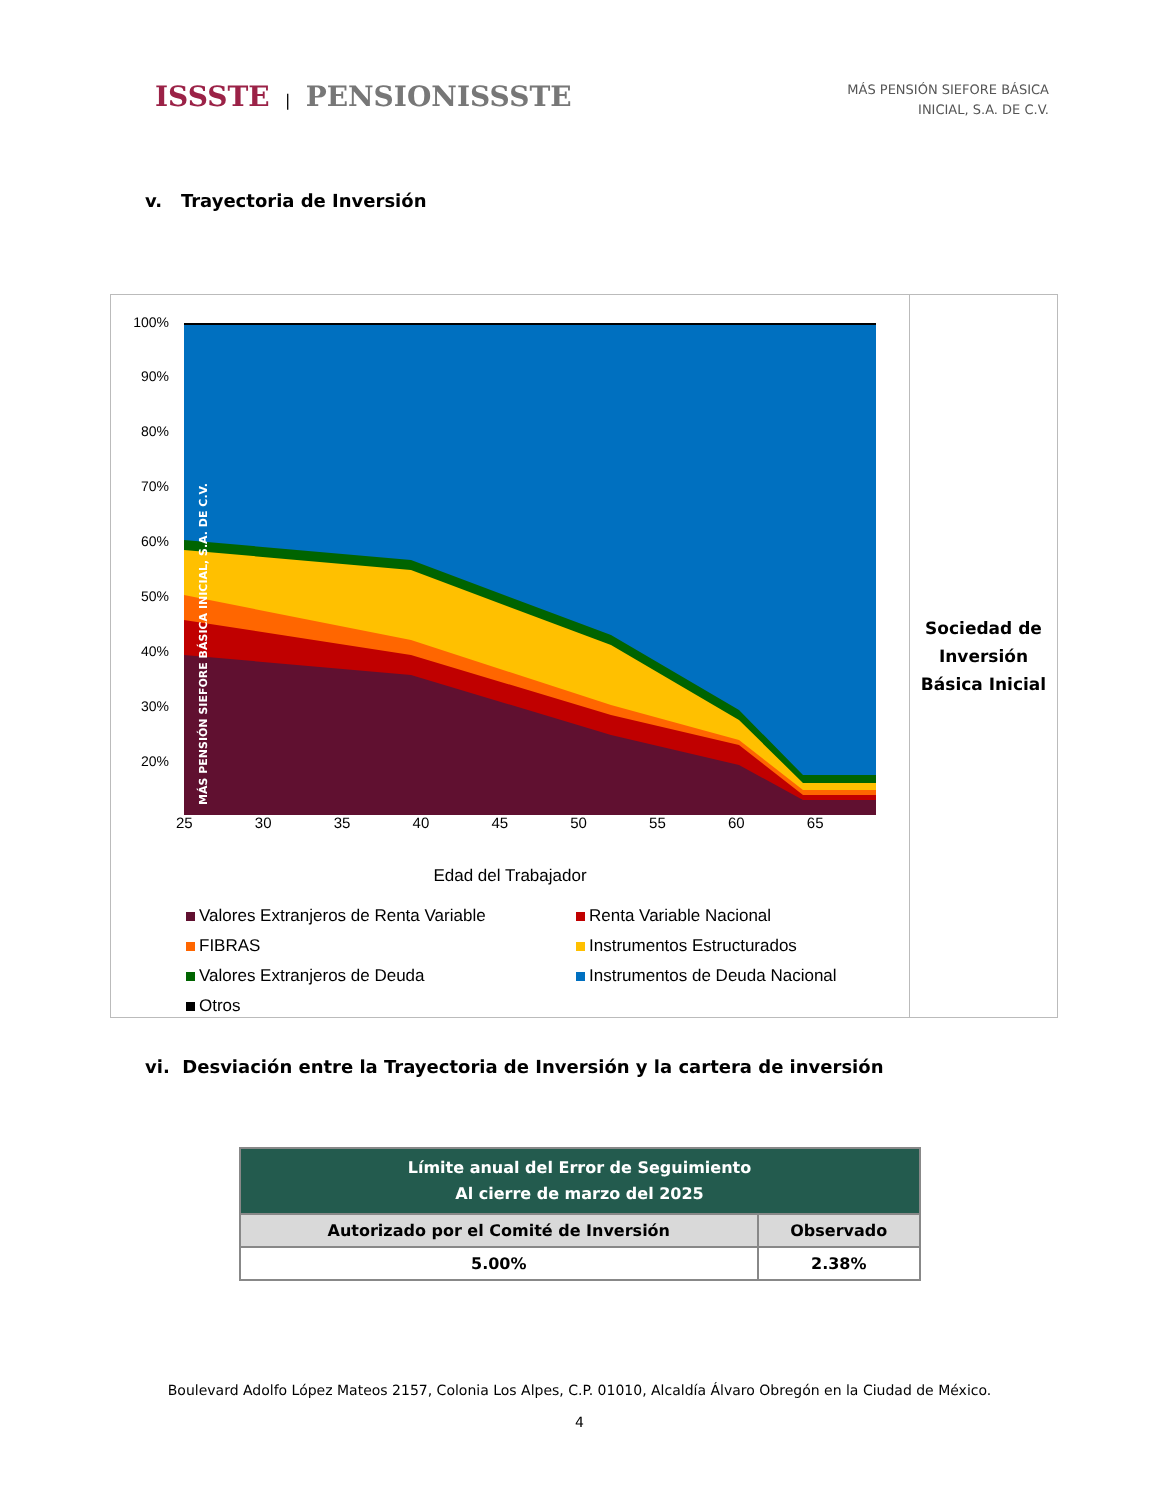ISSSTE | PENSIONISSSTE
MÁS PENSIÓN SIEFORE BÁSICA
INICIAL, S.A. DE C.V.
v. Trayectoria de Inversión
100%
90%
80%
70%
60%
50%
40%
30%
20%
MÁS PENSIÓN SIEFORE BÁSICA INICIAL, S.A. DE C.V.
25 30 35 40 45 50 55 60 65
Edad del Trabajador
Valores Extranjeros de Renta Variable
Renta Variable Nacional
FIBRAS
Instrumentos Estructurados
Valores Extranjeros de Deuda
Instrumentos de Deuda Nacional
Otros
Sociedad de
Inversión
Básica Inicial
vi. Desviación entre la Trayectoria de Inversión y la cartera de inversión
| Límite anual del Error de Seguimiento Al cierre de marzo del 2025 | |
| --- | --- |
| Autorizado por el Comité de Inversión | Observado |
| 5.00% | 2.38% |
Boulevard Adolfo López Mateos 2157, Colonia Los Alpes, C.P. 01010, Alcaldía Álvaro Obregón en la Ciudad de México.
4